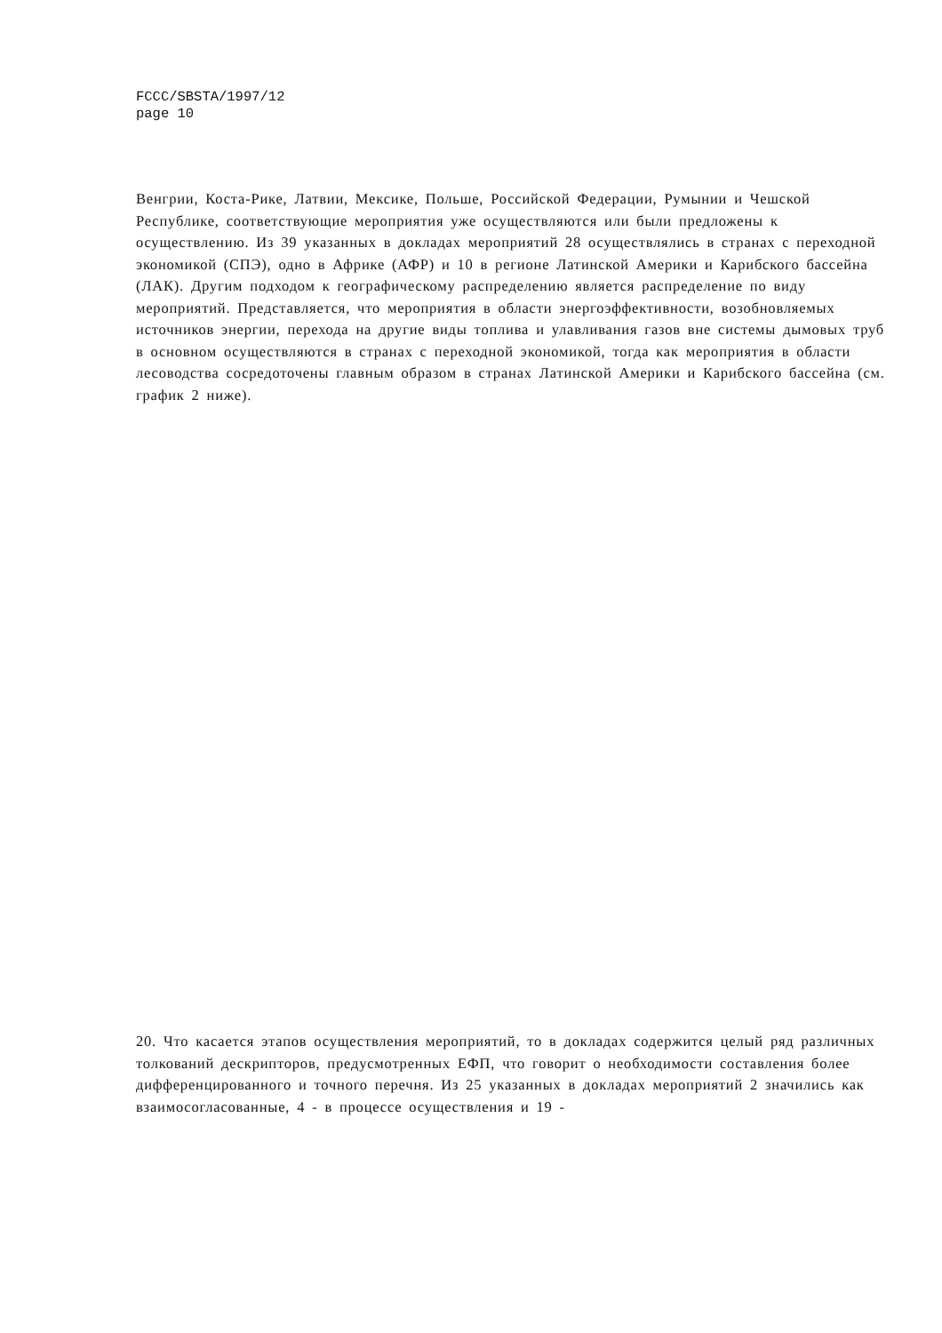FCCC/SBSTA/1997/12
page 10
Венгрии, Коста-Рике, Латвии, Мексике, Польше, Российской Федерации, Румынии и Чешской Республике, соответствующие мероприятия уже осуществляются или были предложены к осуществлению. Из 39 указанных в докладах мероприятий 28 осуществлялись в странах с переходной экономикой (СПЭ), одно в Африке (АФР) и 10 в регионе Латинской Америки и Карибского бассейна (ЛАК). Другим подходом к географическому распределению является распределение по виду мероприятий. Представляется, что мероприятия в области энергоэффективности, возобновляемых источников энергии, перехода на другие виды топлива и улавливания газов вне системы дымовых труб в основном осуществляются в странах с переходной экономикой, тогда как мероприятия в области лесоводства сосредоточены главным образом в странах Латинской Америки и Карибского бассейна (см. график 2 ниже).
20. Что касается этапов осуществления мероприятий, то в докладах содержится целый ряд различных толкований дескрипторов, предусмотренных ЕФП, что говорит о необходимости составления более дифференцированного и точного перечня. Из 25 указанных в докладах мероприятий 2 значились как взаимосогласованные, 4 - в процессе осуществления и 19 -